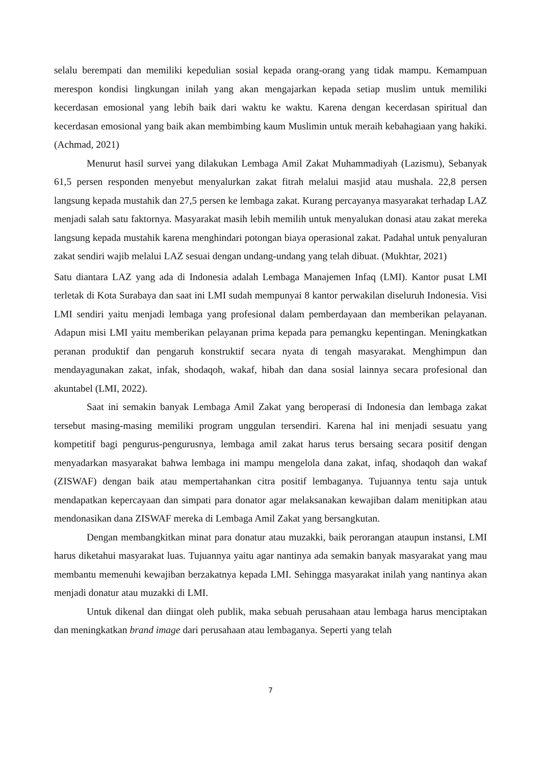selalu berempati dan memiliki kepedulian sosial kepada orang-orang yang tidak mampu. Kemampuan merespon kondisi lingkungan inilah yang akan mengajarkan kepada setiap muslim untuk memiliki kecerdasan emosional yang lebih baik dari waktu ke waktu. Karena dengan kecerdasan spiritual dan kecerdasan emosional yang baik akan membimbing kaum Muslimin untuk meraih kebahagiaan yang hakiki. (Achmad, 2021)
Menurut hasil survei yang dilakukan Lembaga Amil Zakat Muhammadiyah (Lazismu), Sebanyak 61,5 persen responden menyebut menyalurkan zakat fitrah melalui masjid atau mushala. 22,8 persen langsung kepada mustahik dan 27,5 persen ke lembaga zakat. Kurang percayanya masyarakat terhadap LAZ menjadi salah satu faktornya. Masyarakat masih lebih memilih untuk menyalukan donasi atau zakat mereka langsung kepada mustahik karena menghindari potongan biaya operasional zakat. Padahal untuk penyaluran zakat sendiri wajib melalui LAZ sesuai dengan undang-undang yang telah dibuat. (Mukhtar, 2021)
Satu diantara LAZ yang ada di Indonesia adalah Lembaga Manajemen Infaq (LMI). Kantor pusat LMI terletak di Kota Surabaya dan saat ini LMI sudah mempunyai 8 kantor perwakilan diseluruh Indonesia. Visi LMI sendiri yaitu menjadi lembaga yang profesional dalam pemberdayaan dan memberikan pelayanan. Adapun misi LMI yaitu memberikan pelayanan prima kepada para pemangku kepentingan. Meningkatkan peranan produktif dan pengaruh konstruktif secara nyata di tengah masyarakat. Menghimpun dan mendayagunakan zakat, infak, shodaqoh, wakaf, hibah dan dana sosial lainnya secara profesional dan akuntabel (LMI, 2022).
Saat ini semakin banyak Lembaga Amil Zakat yang beroperasi di Indonesia dan lembaga zakat tersebut masing-masing memiliki program unggulan tersendiri. Karena hal ini menjadi sesuatu yang kompetitif bagi pengurus-pengurusnya, lembaga amil zakat harus terus bersaing secara positif dengan menyadarkan masyarakat bahwa lembaga ini mampu mengelola dana zakat, infaq, shodaqoh dan wakaf (ZISWAF) dengan baik atau mempertahankan citra positif lembaganya. Tujuannya tentu saja untuk mendapatkan kepercayaan dan simpati para donator agar melaksanakan kewajiban dalam menitipkan atau mendonasikan dana ZISWAF mereka di Lembaga Amil Zakat yang bersangkutan.
Dengan membangkitkan minat para donatur atau muzakki, baik perorangan ataupun instansi, LMI harus diketahui masyarakat luas. Tujuannya yaitu agar nantinya ada semakin banyak masyarakat yang mau membantu memenuhi kewajiban berzakatnya kepada LMI. Sehingga masyarakat inilah yang nantinya akan menjadi donatur atau muzakki di LMI.
Untuk dikenal dan diingat oleh publik, maka sebuah perusahaan atau lembaga harus menciptakan dan meningkatkan brand image dari perusahaan atau lembaganya. Seperti yang telah
7